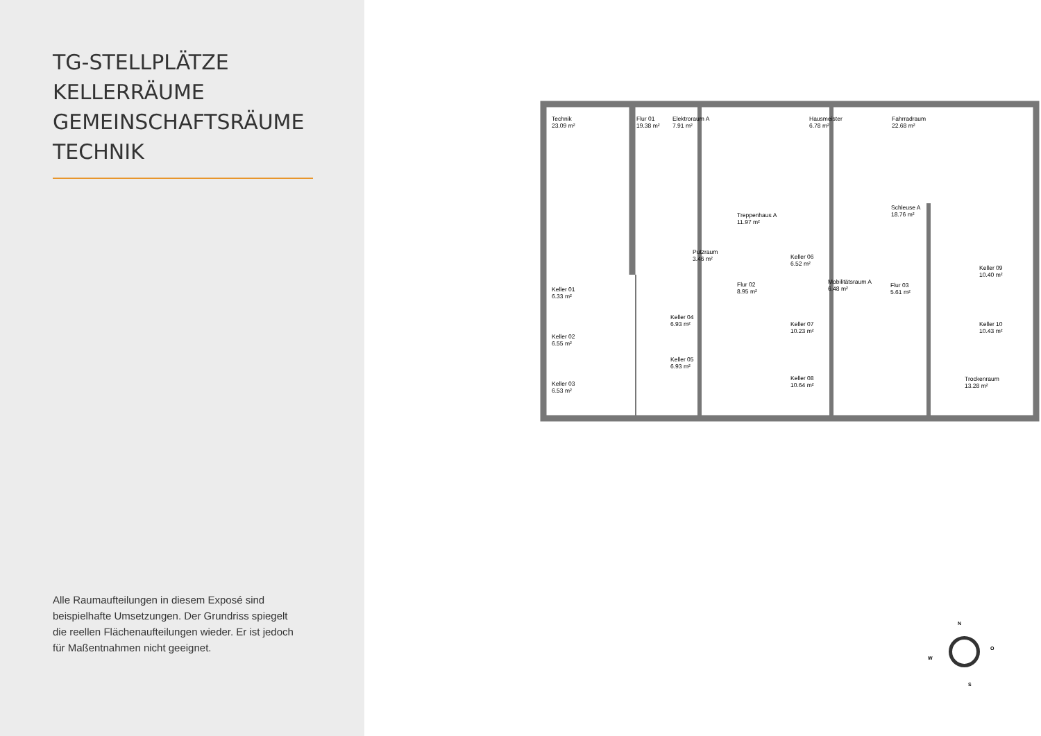TG-STELLPLÄTZE
KELLERRÄUME
GEMEINSCHAFTSRÄUME
TECHNIK
Alle Raumaufteilungen in diesem Exposé sind beispielhafte Umsetzungen. Der Grundriss spiegelt die reellen Flächenaufteilungen wieder. Er ist jedoch für Maßentnahmen nicht geeignet.
Technik
23.09 m²
Flur 01
19.38 m²
Elektroraum A
7.91 m²
Hausmeister
6.78 m²
Fahrradraum
22.68 m²
Schleuse A
18.76 m²
Treppenhaus A
11.97 m²
Putzraum
3.46 m²
Keller 06
6.52 m²
Keller 09
10.40 m²
Mobilitätsraum A
6.48 m²
Flur 02
8.95 m²
Flur 03
5.61 m²
Keller 01
6.33 m²
Keller 04
6.93 m²
Keller 07
10.23 m²
Keller 10
10.43 m²
Keller 02
6.55 m²
Keller 05
6.93 m²
Keller 08
10.64 m²
Trockenraum
13.28 m²
Keller 03
6.53 m²
N
O
W
S